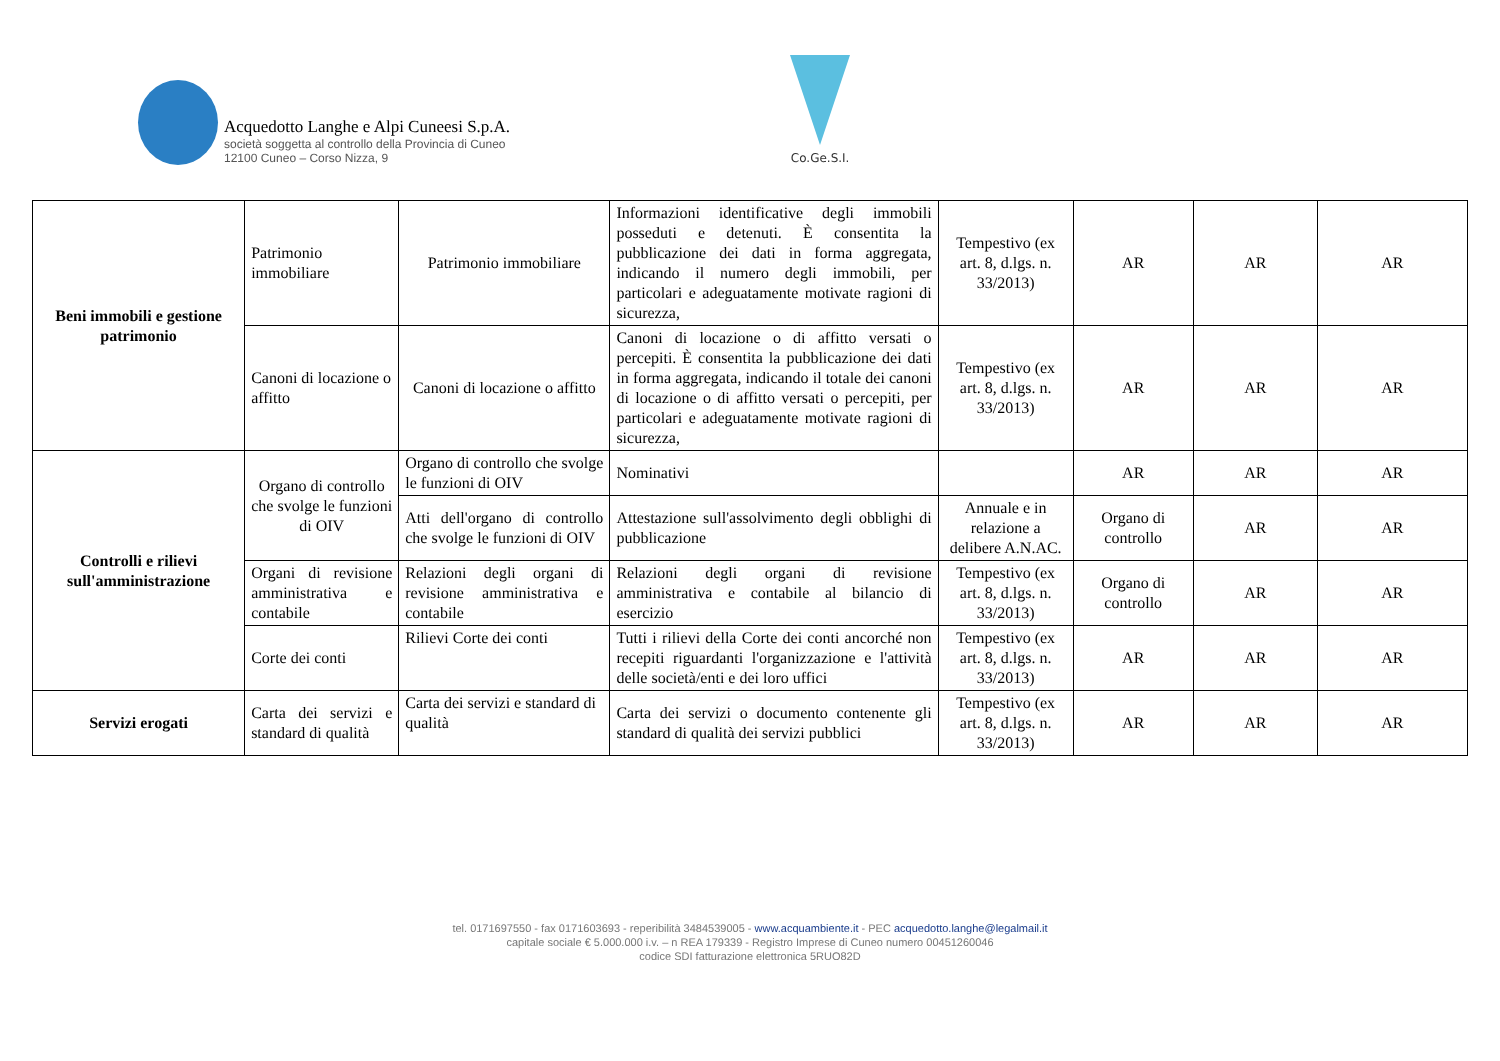Acquedotto Langhe e Alpi Cuneesi S.p.A.
società soggetta al controllo della Provincia di Cuneo
12100 Cuneo – Corso Nizza, 9
Co.Ge.S.I.
| Beni immobili e gestione patrimonio | Patrimonio immobiliare | Patrimonio immobiliare | Informazioni identificative degli immobili posseduti e detenuti. È consentita la pubblicazione dei dati in forma aggregata, indicando il numero degli immobili, per particolari e adeguatamente motivate ragioni di sicurezza, | Tempestivo (ex art. 8, d.lgs. n. 33/2013) | AR | AR | AR |
| | Canoni di locazione o affitto | Canoni di locazione o affitto | Canoni di locazione o di affitto versati o percepiti. È consentita la pubblicazione dei dati in forma aggregata, indicando il totale dei canoni di locazione o di affitto versati o percepiti, per particolari e adeguatamente motivate ragioni di sicurezza, | Tempestivo (ex art. 8, d.lgs. n. 33/2013) | AR | AR | AR |
| Controlli e rilievi sull'amministrazione | Organo di controllo che svolge le funzioni di OIV | Organo di controllo che svolge le funzioni di OIV | Nominativi | | AR | AR | AR |
| | | Atti dell'organo di controllo che svolge le funzioni di OIV | Attestazione sull'assolvimento degli obblighi di pubblicazione | Annuale e in relazione a delibere A.N.AC. | Organo di controllo | AR | AR |
| | Organi di revisione amministrativa e contabile | Relazioni degli organi di revisione amministrativa e contabile | Relazioni degli organi di revisione amministrativa e contabile al bilancio di esercizio | Tempestivo (ex art. 8, d.lgs. n. 33/2013) | Organo di controllo | AR | AR |
| | Corte dei conti | Rilievi Corte dei conti | Tutti i rilievi della Corte dei conti ancorché non recepiti riguardanti l'organizzazione e l'attività delle società/enti e dei loro uffici | Tempestivo (ex art. 8, d.lgs. n. 33/2013) | AR | AR | AR |
| Servizi erogati | Carta dei servizi e standard di qualità | Carta dei servizi e standard di qualità | Carta dei servizi o documento contenente gli standard di qualità dei servizi pubblici | Tempestivo (ex art. 8, d.lgs. n. 33/2013) | AR | AR | AR |
tel. 0171697550 - fax 0171603693 - reperibilità 3484539005 - www.acquambiente.it - PEC acquedotto.langhe@legalmail.it
capitale sociale € 5.000.000 i.v. – n REA 179339 - Registro Imprese di Cuneo numero 00451260046
codice SDI fatturazione elettronica 5RUO82D